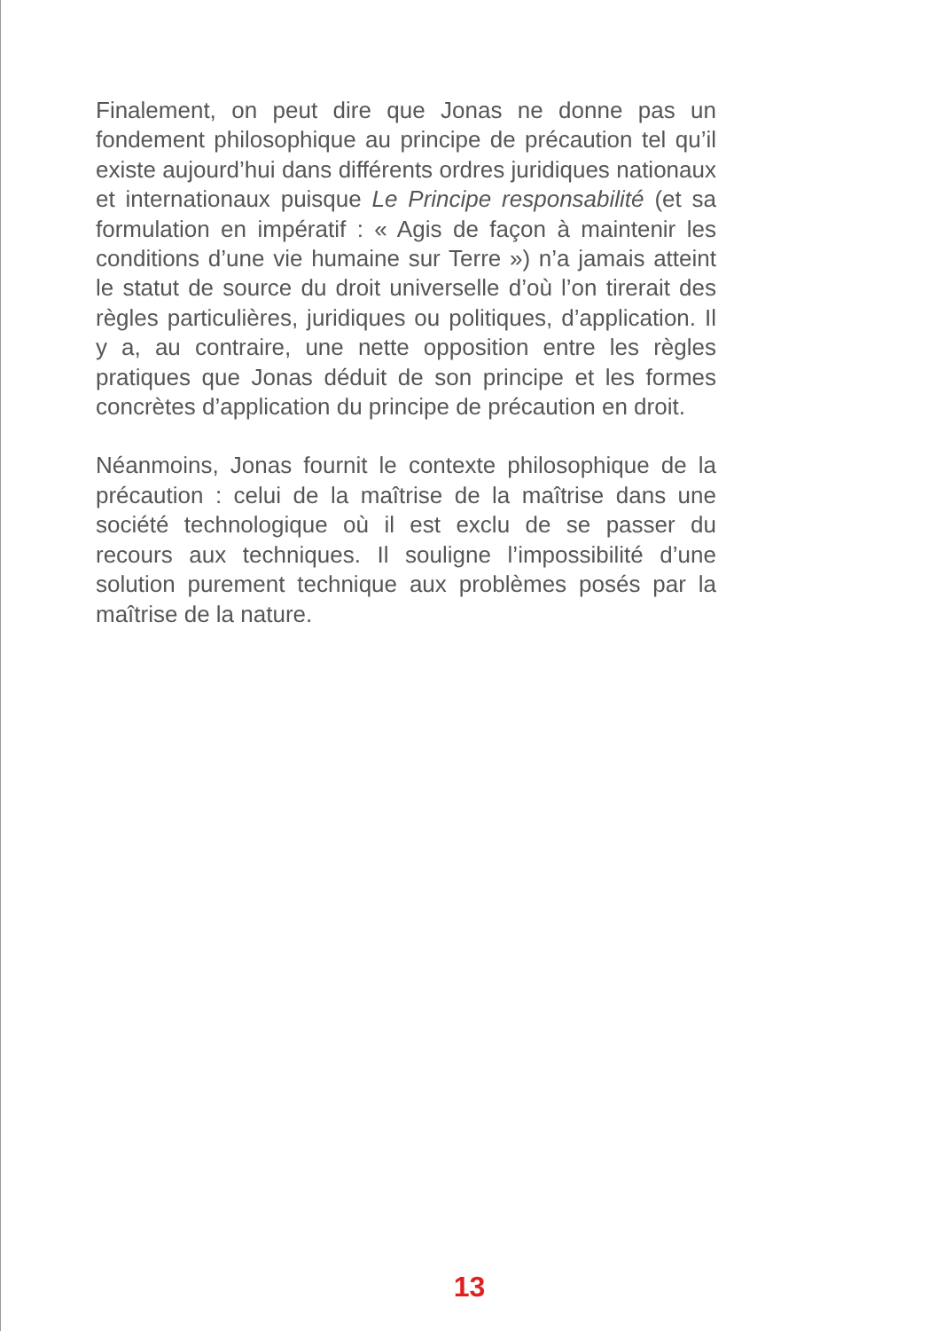Finalement, on peut dire que Jonas ne donne pas un fondement philosophique au principe de précaution tel qu’il existe aujourd’hui dans différents ordres juridiques nationaux et internationaux puisque Le Principe responsabilité (et sa formulation en impératif : « Agis de façon à maintenir les conditions d’une vie humaine sur Terre ») n’a jamais atteint le statut de source du droit universelle d’où l’on tirerait des règles particulières, juridiques ou politiques, d’application. Il y a, au contraire, une nette opposition entre les règles pratiques que Jonas déduit de son principe et les formes concrètes d’application du principe de précaution en droit.
Néanmoins, Jonas fournit le contexte philosophique de la précaution : celui de la maîtrise de la maîtrise dans une société technologique où il est exclu de se passer du recours aux techniques. Il souligne l’impossibilité d’une solution purement technique aux problèmes posés par la maîtrise de la nature.
13